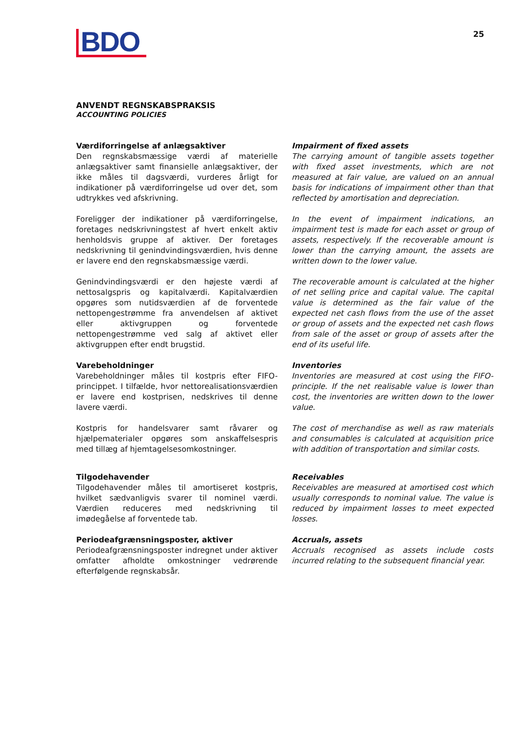BDO
25
ANVENDT REGNSKABSPRAKSIS
ACCOUNTING POLICIES
Værdiforringelse af anlægsaktiver
Den regnskabsmæssige værdi af materielle anlægsaktiver samt finansielle anlægsaktiver, der ikke måles til dagsværdi, vurderes årligt for indikationer på værdiforringelse ud over det, som udtrykkes ved afskrivning.
Impairment of fixed assets
The carrying amount of tangible assets together with fixed asset investments, which are not measured at fair value, are valued on an annual basis for indications of impairment other than that reflected by amortisation and depreciation.
Foreligger der indikationer på værdiforringelse, foretages nedskrivningstest af hvert enkelt aktiv henholdsvis gruppe af aktiver. Der foretages nedskrivning til genindvindingsværdien, hvis denne er lavere end den regnskabsmæssige værdi.
In the event of impairment indications, an impairment test is made for each asset or group of assets, respectively. If the recoverable amount is lower than the carrying amount, the assets are written down to the lower value.
Genindvindingsværdi er den højeste værdi af nettosalgspris og kapitalværdi. Kapitalværdien opgøres som nutidsværdien af de forventede nettopengestrømme fra anvendelsen af aktivet eller aktivgruppen og forventede nettopengestrømme ved salg af aktivet eller aktivgruppen efter endt brugstid.
The recoverable amount is calculated at the higher of net selling price and capital value. The capital value is determined as the fair value of the expected net cash flows from the use of the asset or group of assets and the expected net cash flows from sale of the asset or group of assets after the end of its useful life.
Varebeholdninger
Varebeholdninger måles til kostpris efter FIFO-princippet. I tilfælde, hvor nettorealisationsværdien er lavere end kostprisen, nedskrives til denne lavere værdi.
Inventories
Inventories are measured at cost using the FIFO-principle. If the net realisable value is lower than cost, the inventories are written down to the lower value.
Kostpris for handelsvarer samt råvarer og hjælpematerialer opgøres som anskaffelsespris med tillæg af hjemtagelsesomkostninger.
The cost of merchandise as well as raw materials and consumables is calculated at acquisition price with addition of transportation and similar costs.
Tilgodehavender
Tilgodehavender måles til amortiseret kostpris, hvilket sædvanligvis svarer til nominel værdi. Værdien reduceres med nedskrivning til imødegåelse af forventede tab.
Receivables
Receivables are measured at amortised cost which usually corresponds to nominal value. The value is reduced by impairment losses to meet expected losses.
Periodeafgrænsningsposter, aktiver
Periodeafgrænsningsposter indregnet under aktiver omfatter afholdte omkostninger vedrørende efterfølgende regnskabsår.
Accruals, assets
Accruals recognised as assets include costs incurred relating to the subsequent financial year.